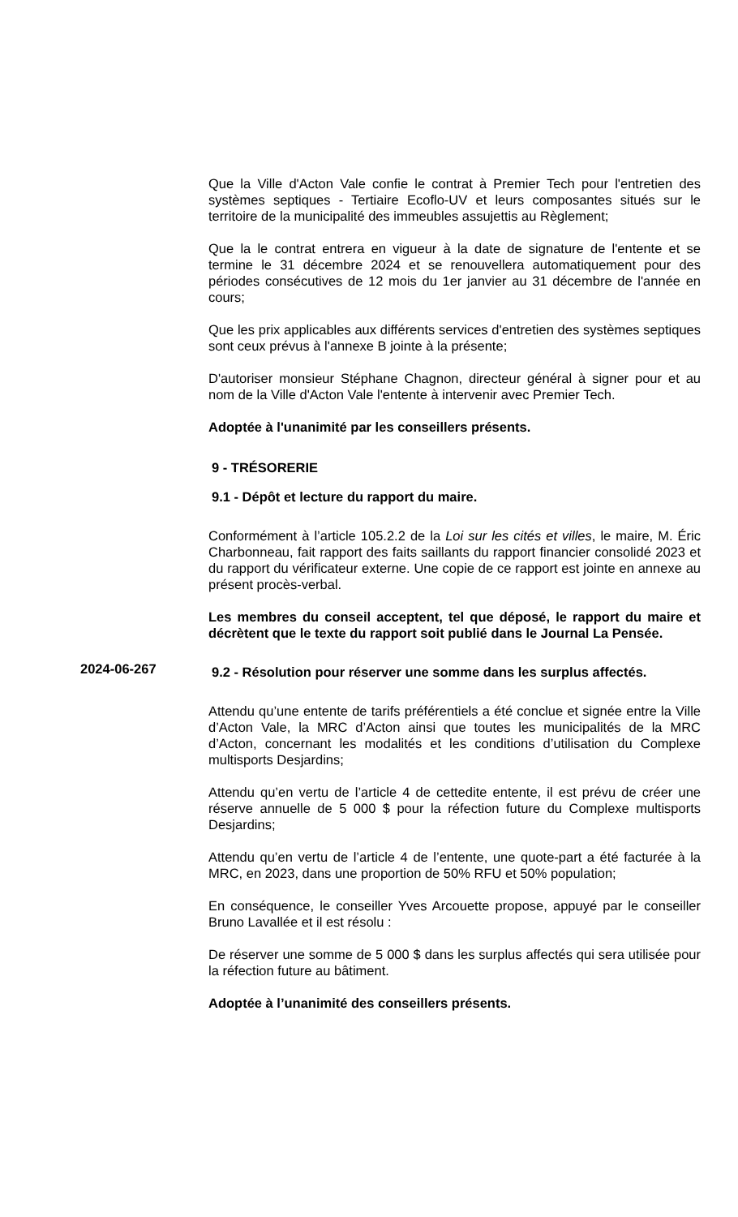Que la Ville d'Acton Vale confie le contrat à Premier Tech pour l'entretien des systèmes septiques - Tertiaire Ecoflo-UV et leurs composantes situés sur le territoire de la municipalité des immeubles assujettis au Règlement;
Que la le contrat entrera en vigueur à la date de signature de l'entente et se termine le 31 décembre 2024 et se renouvellera automatiquement pour des périodes consécutives de 12 mois du 1er janvier au 31 décembre de l'année en cours;
Que les prix applicables aux différents services d'entretien des systèmes septiques sont ceux prévus à l'annexe B jointe à la présente;
D'autoriser monsieur Stéphane Chagnon, directeur général à signer pour et au nom de la Ville d'Acton Vale l'entente à intervenir avec Premier Tech.
Adoptée à l'unanimité par les conseillers présents.
9 - TRÉSORERIE
9.1 - Dépôt et lecture du rapport du maire.
Conformément à l’article 105.2.2 de la Loi sur les cités et villes, le maire, M. Éric Charbonneau, fait rapport des faits saillants du rapport financier consolidé 2023 et du rapport du vérificateur externe. Une copie de ce rapport est jointe en annexe au présent procès-verbal.
Les membres du conseil acceptent, tel que déposé, le rapport du maire et décrètent que le texte du rapport soit publié dans le Journal La Pensée.
2024-06-267
9.2 - Résolution pour réserver une somme dans les surplus affectés.
Attendu qu’une entente de tarifs préférentiels a été conclue et signée entre la Ville d’Acton Vale, la MRC d’Acton ainsi que toutes les municipalités de la MRC d’Acton, concernant les modalités et les conditions d’utilisation du Complexe multisports Desjardins;
Attendu qu’en vertu de l’article 4 de cettedite entente, il est prévu de créer une réserve annuelle de 5 000 $ pour la réfection future du Complexe multisports Desjardins;
Attendu qu’en vertu de l’article 4 de l’entente, une quote-part a été facturée à la MRC, en 2023, dans une proportion de 50% RFU et 50% population;
En conséquence, le conseiller Yves Arcouette propose, appuyé par le conseiller Bruno Lavallée et il est résolu :
De réserver une somme de 5 000 $ dans les surplus affectés qui sera utilisée pour la réfection future au bâtiment.
Adoptée à l’unanimité des conseillers présents.